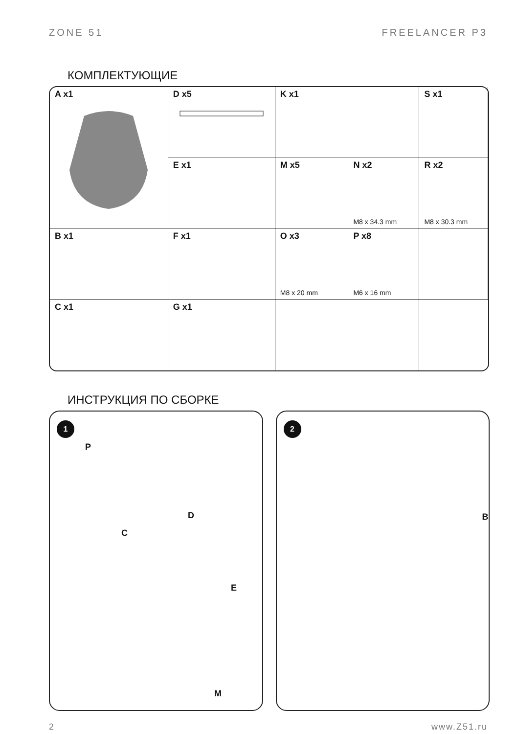ZONE 51 FREELANCER P3
КОМПЛЕКТУЮЩИЕ
| A x1 | D x5 | K x1 | | S x1 |
| | E x1 | M x5 | N x2 M8 x 34.3 mm | R x2 M8 x 30.3 mm |
| B x1 | F x1 | O x3 M8 x 20 mm | P x8 M6 x 16 mm | |
| C x1 | G x1 | | | |
ИНСТРУКЦИЯ ПО СБОРКЕ
1
P
D
C
E
M
2
B
2 www.Z51.ru